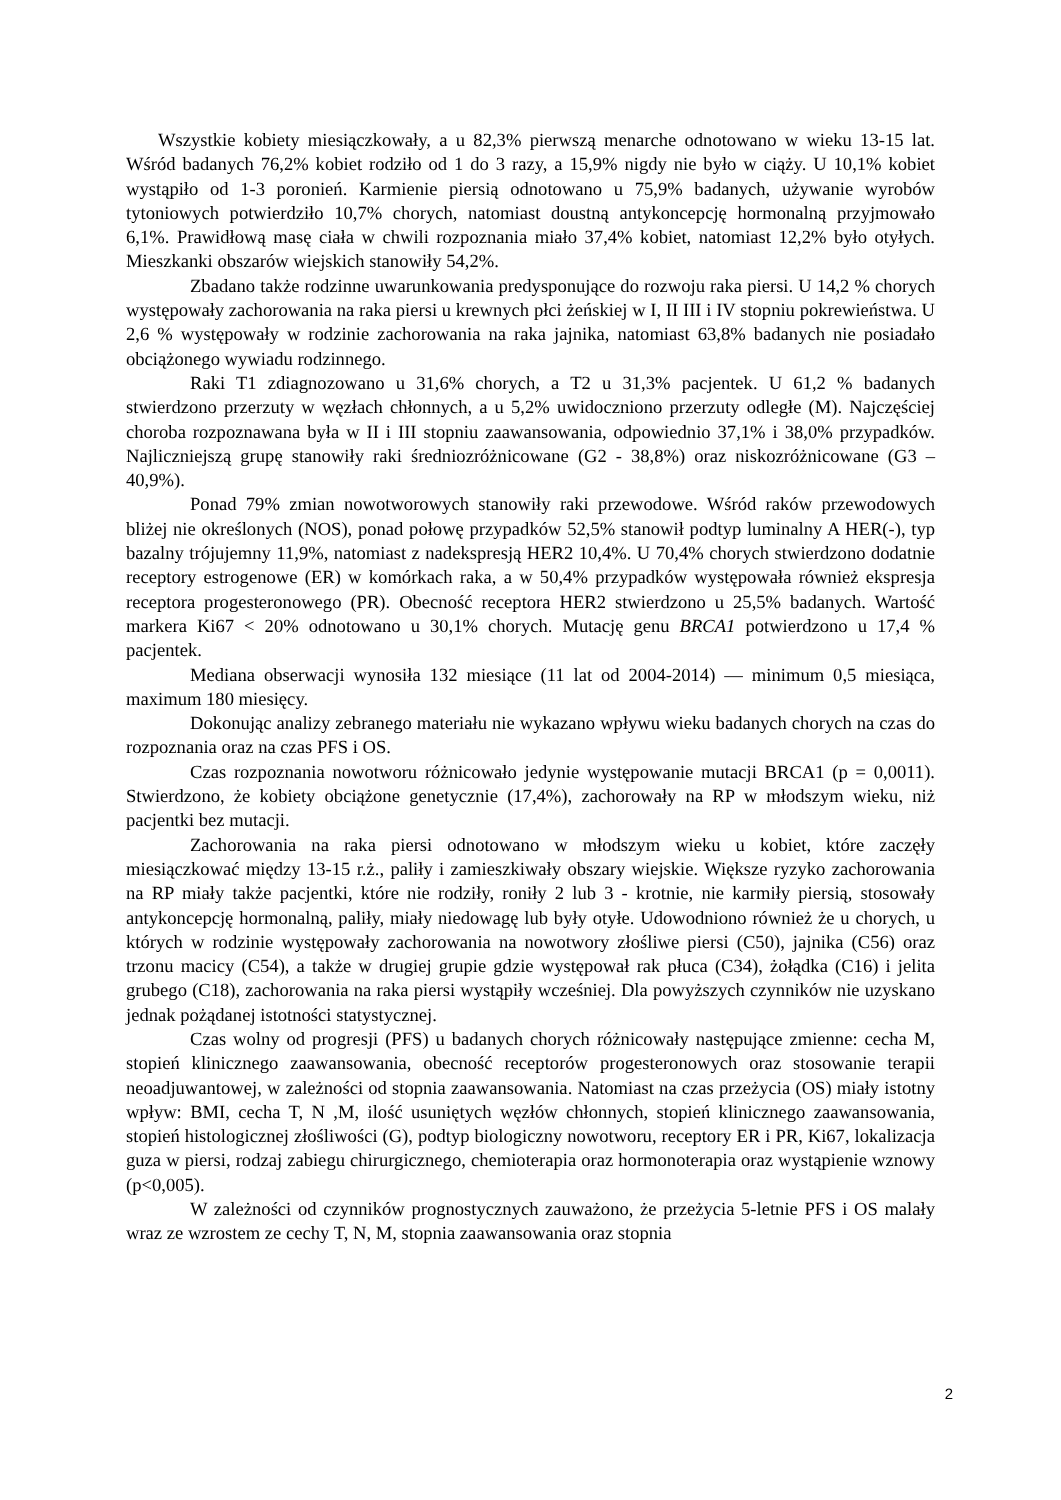Wszystkie kobiety miesiączkowały, a u 82,3% pierwszą menarche odnotowano w wieku 13-15 lat. Wśród badanych 76,2% kobiet rodziło od 1 do 3 razy, a 15,9% nigdy nie było w ciąży. U 10,1% kobiet wystąpiło od 1-3 poronień. Karmienie piersią odnotowano u 75,9% badanych, używanie wyrobów tytoniowych potwierdziło 10,7% chorych, natomiast doustną antykoncepcję hormonalną przyjmowało 6,1%. Prawidłową masę ciała w chwili rozpoznania miało 37,4% kobiet, natomiast 12,2% było otyłych. Mieszkanki obszarów wiejskich stanowiły 54,2%.
Zbadano także rodzinne uwarunkowania predysponujące do rozwoju raka piersi. U 14,2 % chorych występowały zachorowania na raka piersi u krewnych płci żeńskiej w I, II III i IV stopniu pokrewieństwa. U 2,6 % występowały w rodzinie zachorowania na raka jajnika, natomiast 63,8% badanych nie posiadało obciążonego wywiadu rodzinnego.
Raki T1 zdiagnozowano u 31,6% chorych, a T2 u 31,3% pacjentek. U 61,2 % badanych stwierdzono przerzuty w węzłach chłonnych, a u 5,2% uwidoczniono przerzuty odległe (M). Najczęściej choroba rozpoznawana była w II i III stopniu zaawansowania, odpowiednio 37,1% i 38,0% przypadków. Najliczniejszą grupę stanowiły raki średniozróżnicowane (G2 - 38,8%) oraz niskozróżnicowane (G3 – 40,9%).
Ponad 79% zmian nowotworowych stanowiły raki przewodowe. Wśród raków przewodowych bliżej nie określonych (NOS), ponad połowę przypadków 52,5% stanowił podtyp luminalny A HER(-), typ bazalny trójujemny 11,9%, natomiast z nadekspresją HER2 10,4%. U 70,4% chorych stwierdzono dodatnie receptory estrogenowe (ER) w komórkach raka, a w 50,4% przypadków występowała również ekspresja receptora progesteronowego (PR). Obecność receptora HER2 stwierdzono u 25,5% badanych. Wartość markera Ki67 < 20% odnotowano u 30,1% chorych. Mutację genu BRCA1 potwierdzono u 17,4 % pacjentek.
Mediana obserwacji wynosiła 132 miesiące (11 lat od 2004-2014) — minimum 0,5 miesiąca, maximum 180 miesięcy.
Dokonując analizy zebranego materiału nie wykazano wpływu wieku badanych chorych na czas do rozpoznania oraz na czas PFS i OS.
Czas rozpoznania nowotworu różnicowało jedynie występowanie mutacji BRCA1 (p = 0,0011). Stwierdzono, że kobiety obciążone genetycznie (17,4%), zachorowały na RP w młodszym wieku, niż pacjentki bez mutacji.
Zachorowania na raka piersi odnotowano w młodszym wieku u kobiet, które zaczęły miesiączkować między 13-15 r.ż., paliły i zamieszkiwały obszary wiejskie. Większe ryzyko zachorowania na RP miały także pacjentki, które nie rodziły, roniły 2 lub 3 - krotnie, nie karmiły piersią, stosowały antykoncepcję hormonalną, paliły, miały niedowagę lub były otyłe. Udowodniono również że u chorych, u których w rodzinie występowały zachorowania na nowotwory złośliwe piersi (C50), jajnika (C56) oraz trzonu macicy (C54), a także w drugiej grupie gdzie występował rak płuca (C34), żołądka (C16) i jelita grubego (C18), zachorowania na raka piersi wystąpiły wcześniej. Dla powyższych czynników nie uzyskano jednak pożądanej istotności statystycznej.
Czas wolny od progresji (PFS) u badanych chorych różnicowały następujące zmienne: cecha M, stopień klinicznego zaawansowania, obecność receptorów progesteronowych oraz stosowanie terapii neoadjuwantowej, w zależności od stopnia zaawansowania. Natomiast na czas przeżycia (OS) miały istotny wpływ: BMI, cecha T, N ,M, ilość usuniętych węzłów chłonnych, stopień klinicznego zaawansowania, stopień histologicznej złośliwości (G), podtyp biologiczny nowotworu, receptory ER i PR, Ki67, lokalizacja guza w piersi, rodzaj zabiegu chirurgicznego, chemioterapia oraz hormonoterapia oraz wystąpienie wznowy (p<0,005).
W zależności od czynników prognostycznych zauważono, że przeżycia 5-letnie PFS i OS malały wraz ze wzrostem ze cechy T, N, M, stopnia zaawansowania oraz stopnia
2